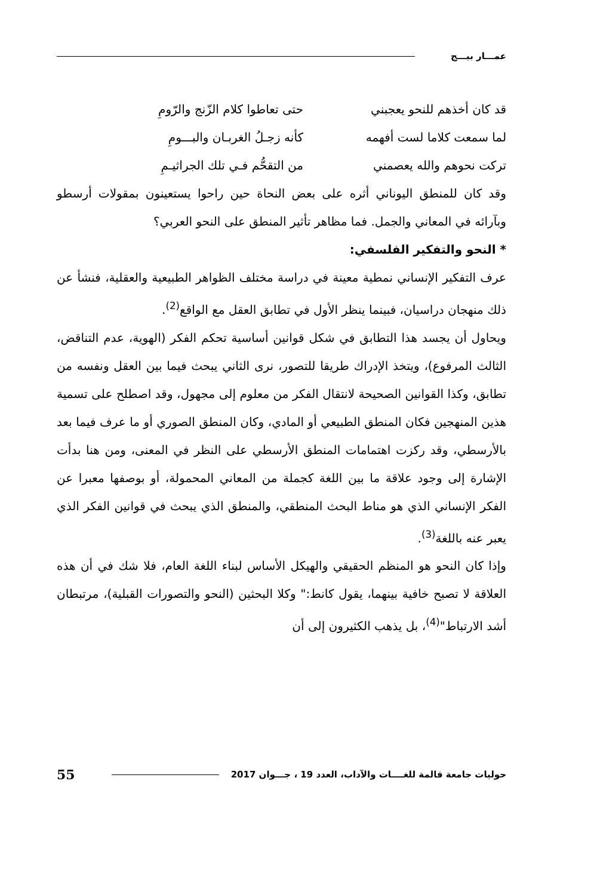عمـــار بيـــج
قد كان أخذهم للنحو يعجبني حتى تعاطوا كلام الزّنج والرّومِ
لما سمعت كلاما لست أفهمه كأنه زجـلُ الغربـان والبـــومِ
تركت نحوهم والله يعصمني من التقحُّم فـي تلك الجراثيـمِ
وقد كان للمنطق اليوناني أثره على بعض النحاة حين راحوا يستعينون بمقولات أرسطو وبآرائه في المعاني والجمل. فما مظاهر تأثير المنطق على النحو العربي؟
* النحو والتفكير الفلسفي:
عرف التفكير الإنساني نمطية معينة في دراسة مختلف الظواهر الطبيعية والعقلية، فنشأ عن ذلك منهجان دراسيان، فبينما ينظر الأول في تطابق العقل مع الواقع<sup>(2)</sup>.
ويحاول أن يجسد هذا التطابق في شكل قوانين أساسية تحكم الفكر (الهوية، عدم التناقض، الثالث المرفوع)، ويتخذ الإدراك طريقا للتصور، نرى الثاني يبحث فيما بين العقل ونفسه من تطابق، وكذا القوانين الصحيحة لانتقال الفكر من معلوم إلى مجهول، وقد اصطلح على تسمية هذين المنهجين فكان المنطق الطبيعي أو المادي، وكان المنطق الصوري أو ما عرف فيما بعد بالأرسطي، وقد ركزت اهتمامات المنطق الأرسطي على النظر في المعنى، ومن هنا بدأت الإشارة إلى وجود علاقة ما بين اللغة كجملة من المعاني المحمولة، أو بوصفها معبرا عن الفكر الإنساني الذي هو مناط البحث المنطقي، والمنطق الذي يبحث في قوانين الفكر الذي يعبر عنه باللغة<sup>(3)</sup>.
وإذا كان النحو هو المنظم الحقيقي والهيكل الأساس لبناء اللغة العام، فلا شك في أن هذه العلاقة لا تصبح خافية بينهما، يقول كانط:" وكلا البحثين (النحو والتصورات القبلية)، مرتبطان أشد الارتباط"<sup>(4)</sup>، بل يذهب الكثيرون إلى أن
حوليات جامعة قالمة للغــــات والآداب، العدد 19 ، جـــوان 2017 55